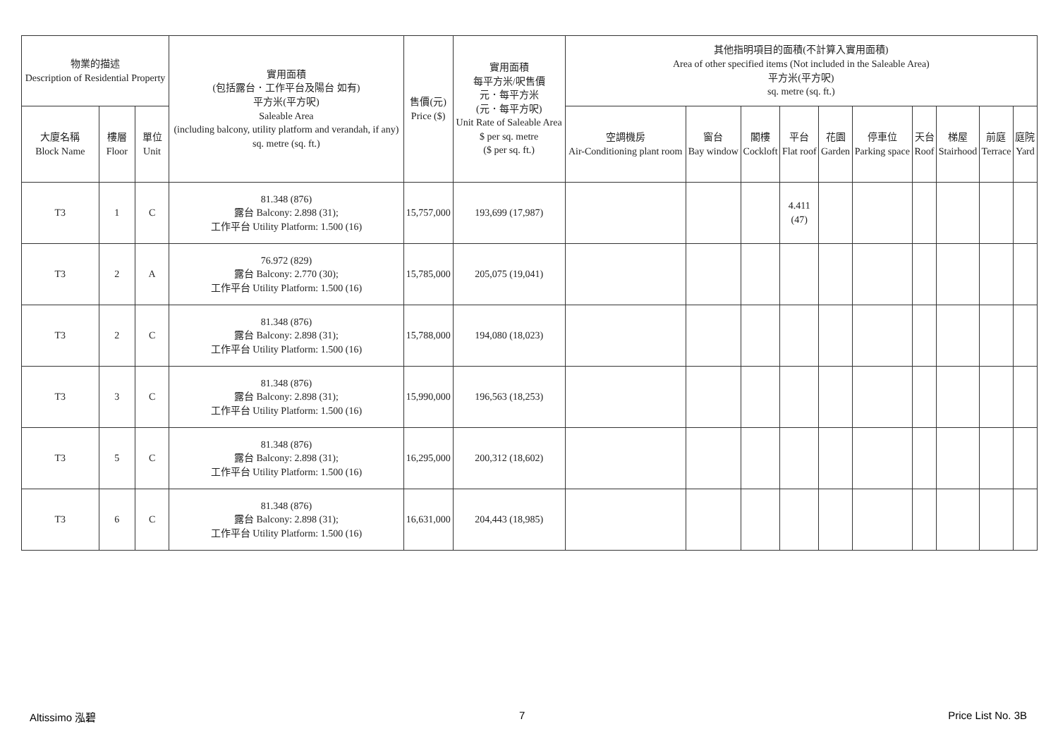| 物業的描述 Description of Residential Property | | | 實用面積 (包括露台．工作平台及陽台 如有) 平方米(平方呎) Saleable Area (including balcony, utility platform and verandah, if any) sq. metre (sq. ft.) | 售價(元) Price ($) | 實用面積 每平方米/呎售價 元．每平方米 (元．每平方呎) Unit Rate of Saleable Area $ per sq. metre ($ per sq. ft.) | 其他指明項目的面積(不計算入實用面積) Area of other specified items (Not included in the Saleable Area) 平方米(平方呎) sq. metre (sq. ft.) | | | | | | | | | |
| --- | --- | --- | --- | --- | --- | --- | --- | --- | --- | --- | --- | --- | --- | --- | --- |
| 大廈名稱 Block Name | 樓層 Floor | 單位 Unit | | | | 空調機房 Air-Conditioning plant room | 窗台 Bay window | 閣樓 Cockloft | 平台 Flat roof | 花園 Garden | 停車位 Parking space | 天台 Roof | 梯屋 Stairhood | 前庭 Terrace | 庭院 Yard |
| T3 | 1 | C | 81.348 (876) 露台 Balcony: 2.898 (31); 工作平台 Utility Platform: 1.500 (16) | 15,757,000 | 193,699 (17,987) | | | | 4.411 (47) | | | | | | |
| T3 | 2 | A | 76.972 (829) 露台 Balcony: 2.770 (30); 工作平台 Utility Platform: 1.500 (16) | 15,785,000 | 205,075 (19,041) | | | | | | | | | | |
| T3 | 2 | C | 81.348 (876) 露台 Balcony: 2.898 (31); 工作平台 Utility Platform: 1.500 (16) | 15,788,000 | 194,080 (18,023) | | | | | | | | | | |
| T3 | 3 | C | 81.348 (876) 露台 Balcony: 2.898 (31); 工作平台 Utility Platform: 1.500 (16) | 15,990,000 | 196,563 (18,253) | | | | | | | | | | |
| T3 | 5 | C | 81.348 (876) 露台 Balcony: 2.898 (31); 工作平台 Utility Platform: 1.500 (16) | 16,295,000 | 200,312 (18,602) | | | | | | | | | | |
| T3 | 6 | C | 81.348 (876) 露台 Balcony: 2.898 (31); 工作平台 Utility Platform: 1.500 (16) | 16,631,000 | 204,443 (18,985) | | | | | | | | | | |
Altissimo 泓碧 7 Price List No. 3B